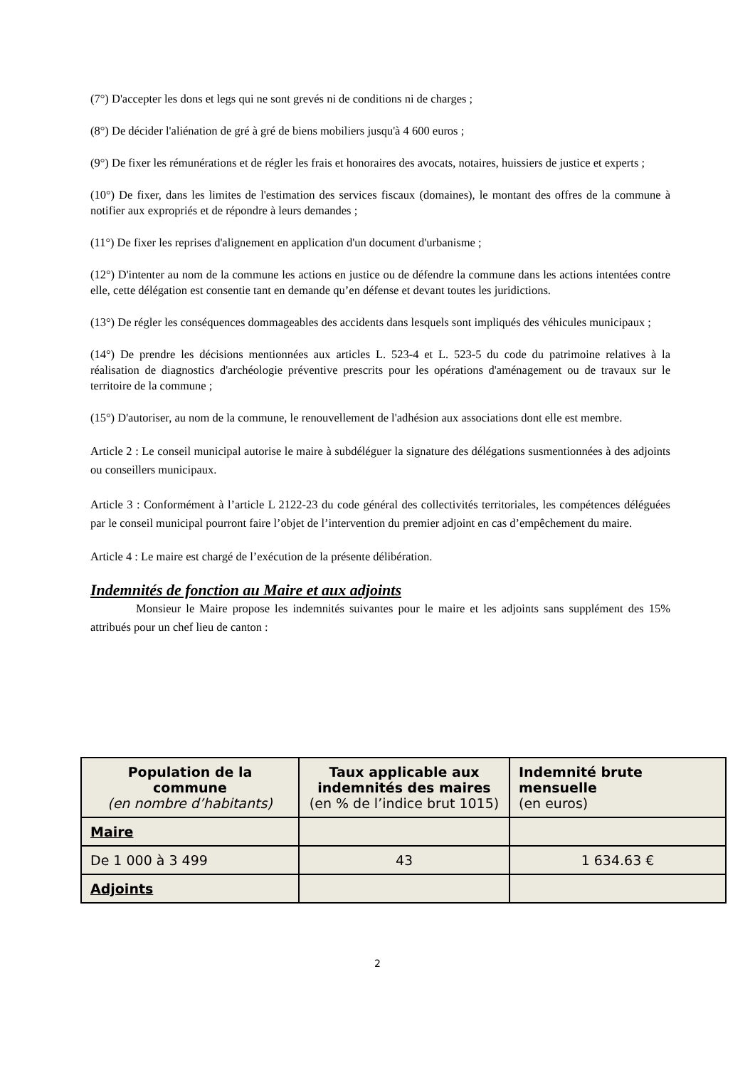(7°) D'accepter les dons et legs qui ne sont grevés ni de conditions ni de charges ;
(8°) De décider l'aliénation de gré à gré de biens mobiliers jusqu'à 4 600 euros ;
(9°) De fixer les rémunérations et de régler les frais et honoraires des avocats, notaires, huissiers de justice et experts ;
(10°) De fixer, dans les limites de l'estimation des services fiscaux (domaines), le montant des offres de la commune à notifier aux expropriés et de répondre à leurs demandes ;
(11°) De fixer les reprises d'alignement en application d'un document d'urbanisme ;
(12°) D'intenter au nom de la commune les actions en justice ou de défendre la commune dans les actions intentées contre elle, cette délégation est consentie tant en demande qu’en défense et devant toutes les juridictions.
(13°) De régler les conséquences dommageables des accidents dans lesquels sont impliqués des véhicules municipaux ;
(14°) De prendre les décisions mentionnées aux articles L. 523-4 et L. 523-5 du code du patrimoine relatives à la réalisation de diagnostics d'archéologie préventive prescrits pour les opérations d'aménagement ou de travaux sur le territoire de la commune ;
(15°) D'autoriser, au nom de la commune, le renouvellement de l'adhésion aux associations dont elle est membre.
Article 2 : Le conseil municipal autorise le maire à subdéléguer la signature des délégations susmentionnées à des adjoints ou conseillers municipaux.
Article 3 : Conformément à l’article L 2122-23 du code général des collectivités territoriales, les compétences déléguées par le conseil municipal pourront faire l’objet de l’intervention du premier adjoint en cas d’empêchement du maire.
Article 4 : Le maire est chargé de l’exécution de la présente délibération.
Indemnités de fonction au Maire et aux adjoints
Monsieur le Maire propose les indemnités suivantes pour le maire et les adjoints sans supplément des 15% attribués pour un chef lieu de canton :
| Population de la commune (en nombre d’habitants) | Taux applicable aux indemnités des maires (en % de l’indice brut 1015) | Indemnité brute mensuelle (en euros) |
| --- | --- | --- |
| Maire | | |
| De 1 000 à 3 499 | 43 | 1 634.63 € |
| Adjoints | | |
2